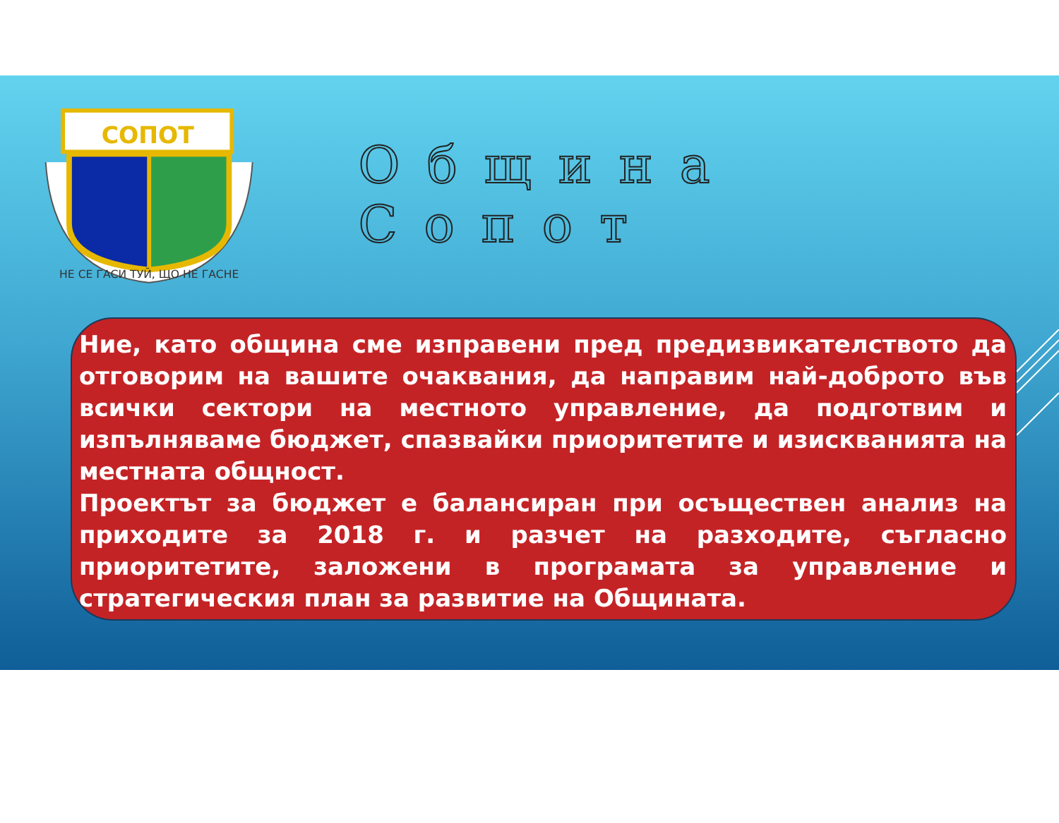СОПОТ
НЕ СЕ ГАСИ ТУЙ, ЩО НЕ ГАСНЕ
Община Сопот
Ние, като община сме изправени пред предизвикателството да отговорим на вашите очаквания, да направим най-доброто във всички сектори на местното управление, да подготвим и изпълняваме бюджет, спазвайки приоритетите и изискванията на местната общност.
Проектът за бюджет е балансиран при осъществен анализ на приходите за 2018 г. и разчет на разходите, съгласно приоритетите, заложени в програмата за управление и стратегическия план за развитие на Общината.